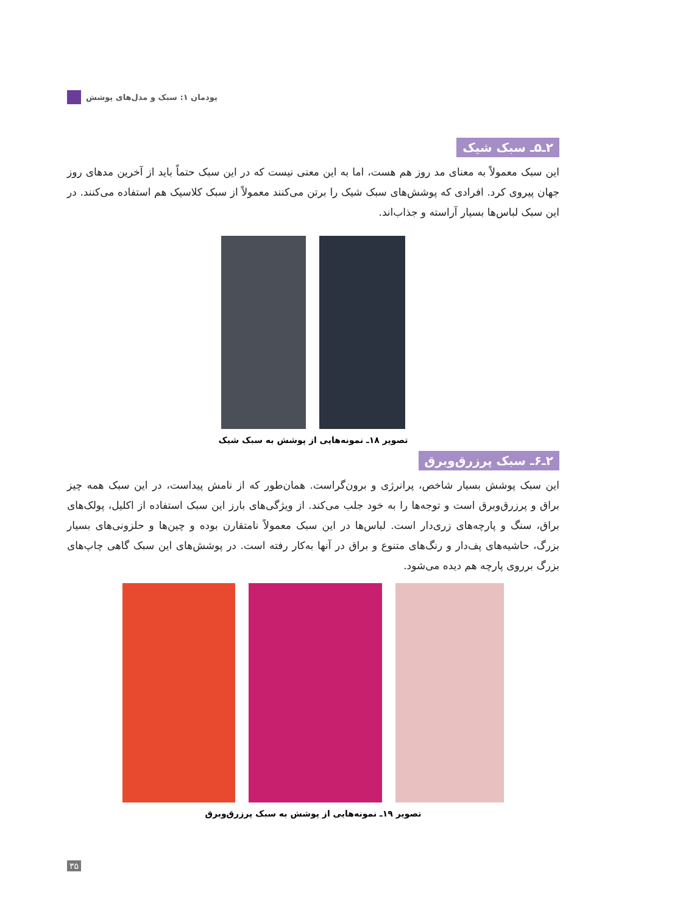پودمان ۱: سبک و مدل‌های پوشش
۲ـ۵ـ سبک شیک
این سبک معمولاً به معنای مد روز هم هست، اما به این معنی نیست که در این سبک حتماً باید از آخرین مدهای روز جهان پیروی کرد. افرادی که پوشش‌های سبک شیک را برتن می‌کنند معمولاً از سبک کلاسیک هم استفاده می‌کنند. در این سبک لباس‌ها بسیار آراسته و جذاب‌اند.
تصویر ۱۸ـ نمونه‌هایی از پوشش به سبک شیک
۲ـ۶ـ سبک پرزرق‌وبرق
این سبک پوشش بسیار شاخص، پرانرژی و برون‌گراست. همان‌طور که از نامش پیداست، در این سبک همه چیز براق و پرزرق‌وبرق است و توجه‌ها را به خود جلب می‌کند. از ویژگی‌های بارز این سبک استفاده از اکلیل، پولک‌های براق، سنگ و پارچه‌های زری‌دار است. لباس‌ها در این سبک معمولاً نامتقارن بوده و چین‌ها و حلزونی‌های بسیار بزرگ، حاشیه‌های پف‌دار و رنگ‌های متنوع و براق در آنها به‌کار رفته است. در پوشش‌های این سبک گاهی چاپ‌های بزرگ برروی پارچه هم دیده می‌شود.
تصویر ۱۹ـ نمونه‌هایی از پوشش به سبک پرزرق‌وبرق
۳۵